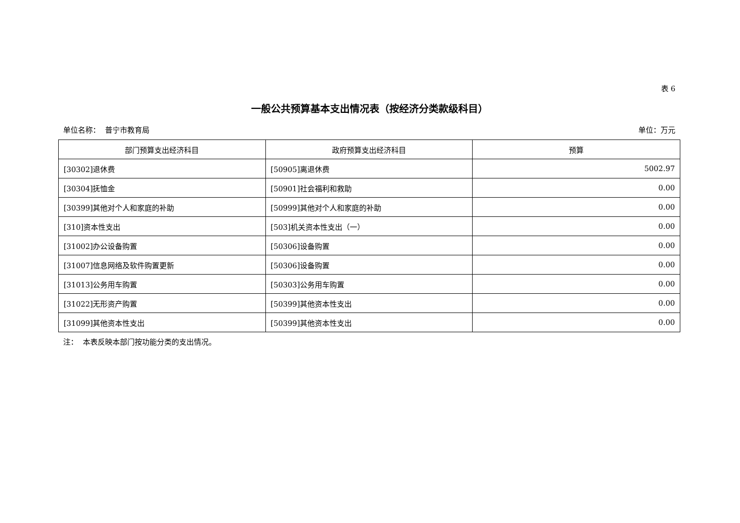表 6
一般公共预算基本支出情况表（按经济分类款级科目）
单位名称： 普宁市教育局 单位：万元
| 部门预算支出经济科目 | 政府预算支出经济科目 | 预算 |
| --- | --- | --- |
| [30302]退休费 | [50905]离退休费 | 5002.97 |
| [30304]抚恤金 | [50901]社会福利和救助 | 0.00 |
| [30399]其他对个人和家庭的补助 | [50999]其他对个人和家庭的补助 | 0.00 |
| [310]资本性支出 | [503]机关资本性支出（一） | 0.00 |
| [31002]办公设备购置 | [50306]设备购置 | 0.00 |
| [31007]信息网络及软件购置更新 | [50306]设备购置 | 0.00 |
| [31013]公务用车购置 | [50303]公务用车购置 | 0.00 |
| [31022]无形资产购置 | [50399]其他资本性支出 | 0.00 |
| [31099]其他资本性支出 | [50399]其他资本性支出 | 0.00 |
注： 本表反映本部门按功能分类的支出情况。